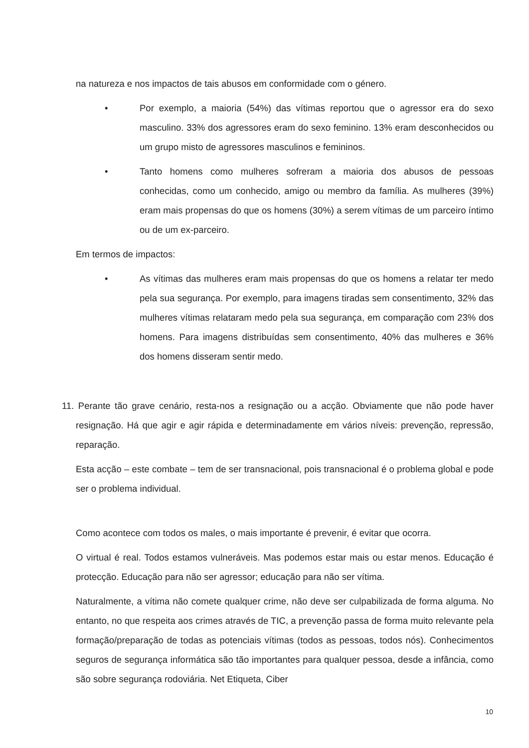na natureza e nos impactos de tais abusos em conformidade com o género.
• Por exemplo, a maioria (54%) das vítimas reportou que o agressor era do sexo masculino. 33% dos agressores eram do sexo feminino. 13% eram desconhecidos ou um grupo misto de agressores masculinos e femininos.
• Tanto homens como mulheres sofreram a maioria dos abusos de pessoas conhecidas, como um conhecido, amigo ou membro da família. As mulheres (39%) eram mais propensas do que os homens (30%) a serem vítimas de um parceiro íntimo ou de um ex-parceiro.
Em termos de impactos:
• As vítimas das mulheres eram mais propensas do que os homens a relatar ter medo pela sua segurança. Por exemplo, para imagens tiradas sem consentimento, 32% das mulheres vítimas relataram medo pela sua segurança, em comparação com 23% dos homens. Para imagens distribuídas sem consentimento, 40% das mulheres e 36% dos homens disseram sentir medo.
11. Perante tão grave cenário, resta-nos a resignação ou a acção. Obviamente que não pode haver resignação. Há que agir e agir rápida e determinadamente em vários níveis: prevenção, repressão, reparação.
Esta acção – este combate – tem de ser transnacional, pois transnacional é o problema global e pode ser o problema individual.
Como acontece com todos os males, o mais importante é prevenir, é evitar que ocorra.
O virtual é real. Todos estamos vulneráveis. Mas podemos estar mais ou estar menos. Educação é protecção. Educação para não ser agressor; educação para não ser vítima.
Naturalmente, a vítima não comete qualquer crime, não deve ser culpabilizada de forma alguma. No entanto, no que respeita aos crimes através de TIC, a prevenção passa de forma muito relevante pela formação/preparação de todas as potenciais vítimas (todos as pessoas, todos nós). Conhecimentos seguros de segurança informática são tão importantes para qualquer pessoa, desde a infância, como são sobre segurança rodoviária. Net Etiqueta, Ciber
10